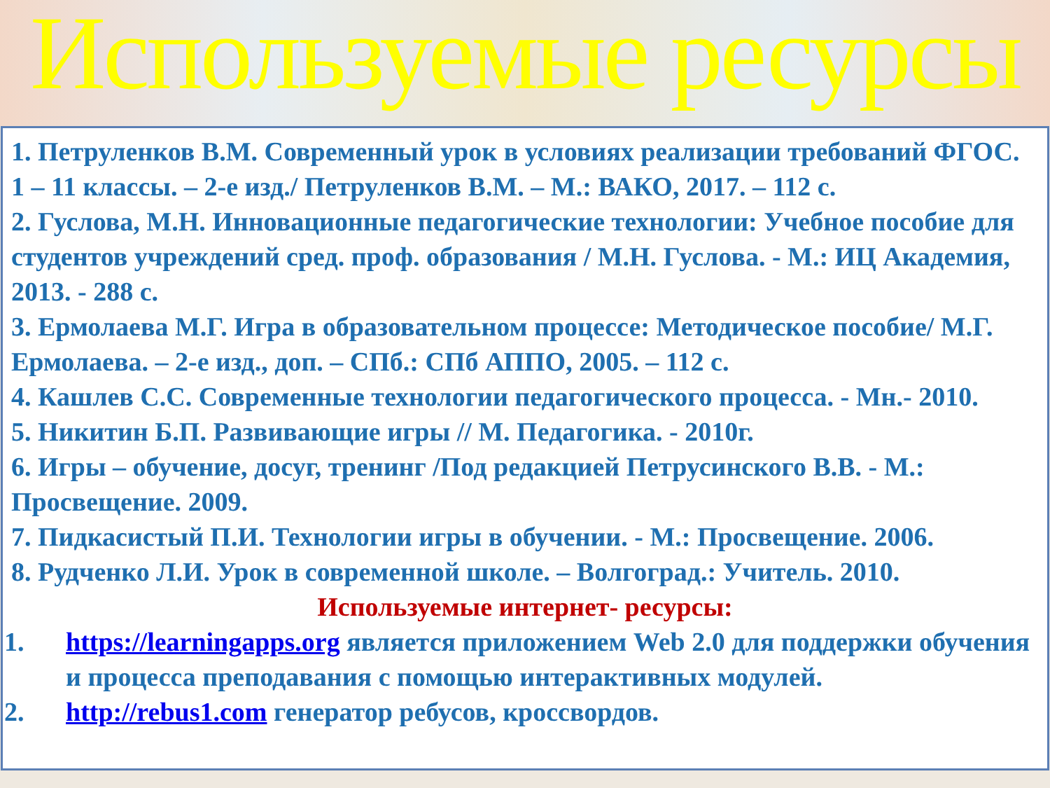Используемые ресурсы
1. Петруленков В.М. Современный урок в условиях реализации требований ФГОС. 1 – 11 классы. – 2-е изд./ Петруленков В.М. – М.: ВАКО, 2017. – 112 с.
2. Гуслова, М.Н. Инновационные педагогические технологии: Учебное пособие для студентов учреждений сред. проф. образования / М.Н. Гуслова. - М.: ИЦ Академия, 2013. - 288 с.
3. Ермолаева М.Г. Игра в образовательном процессе: Методическое пособие/ М.Г. Ермолаева. – 2-е изд., доп. – СПб.: СПб АППО, 2005. – 112 с.
4. Кашлев С.С. Современные технологии педагогического процесса. - Мн.- 2010.
5. Никитин Б.П. Развивающие игры // М. Педагогика. - 2010г.
6. Игры – обучение, досуг, тренинг /Под редакцией Петрусинского В.В. - М.: Просвещение. 2009.
7. Пидкасистый П.И. Технологии игры в обучении. - М.: Просвещение. 2006.
8. Рудченко Л.И. Урок в современной школе. – Волгоград.: Учитель. 2010.
Используемые интернет- ресурсы:
1. https://learningapps.org является приложением Web 2.0 для поддержки обучения и процесса преподавания с помощью интерактивных модулей.
2. http://rebus1.com генератор ребусов, кроссвордов.